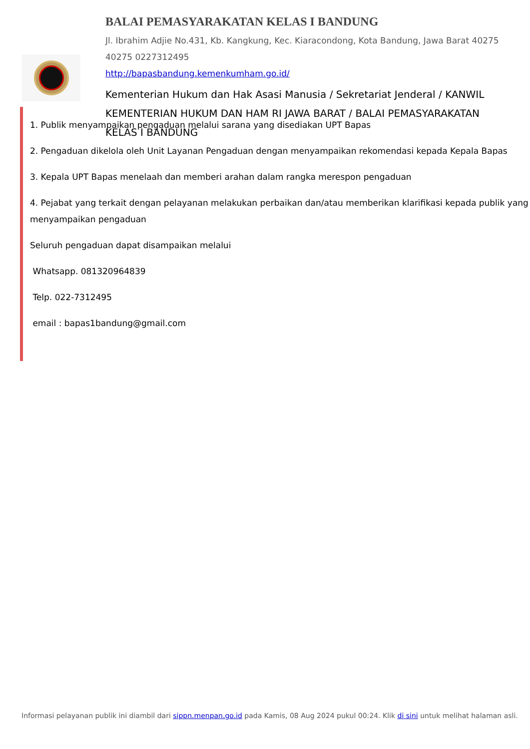BALAI PEMASYARAKATAN KELAS I BANDUNG
Jl. Ibrahim Adjie No.431, Kb. Kangkung, Kec. Kiaracondong, Kota Bandung, Jawa Barat 40275 40275 0227312495
http://bapasbandung.kemenkumham.go.id/
Kementerian Hukum dan Hak Asasi Manusia / Sekretariat Jenderal / KANWIL KEMENTERIAN HUKUM DAN HAM RI JAWA BARAT / BALAI PEMASYARAKATAN KELAS I BANDUNG
1. Publik menyampaikan pengaduan melalui sarana yang disediakan UPT Bapas
2. Pengaduan dikelola oleh Unit Layanan Pengaduan dengan menyampaikan rekomendasi kepada Kepala Bapas
3. Kepala UPT Bapas menelaah dan memberi arahan dalam rangka merespon pengaduan
4. Pejabat yang terkait dengan pelayanan melakukan perbaikan dan/atau memberikan klarifikasi kepada publik yang menyampaikan pengaduan
Seluruh pengaduan dapat disampaikan melalui
Whatsapp. 081320964839
Telp. 022-7312495
email : bapas1bandung@gmail.com
Informasi pelayanan publik ini diambil dari sippn.menpan.go.id pada Kamis, 08 Aug 2024 pukul 00:24. Klik di sini untuk melihat halaman asli.